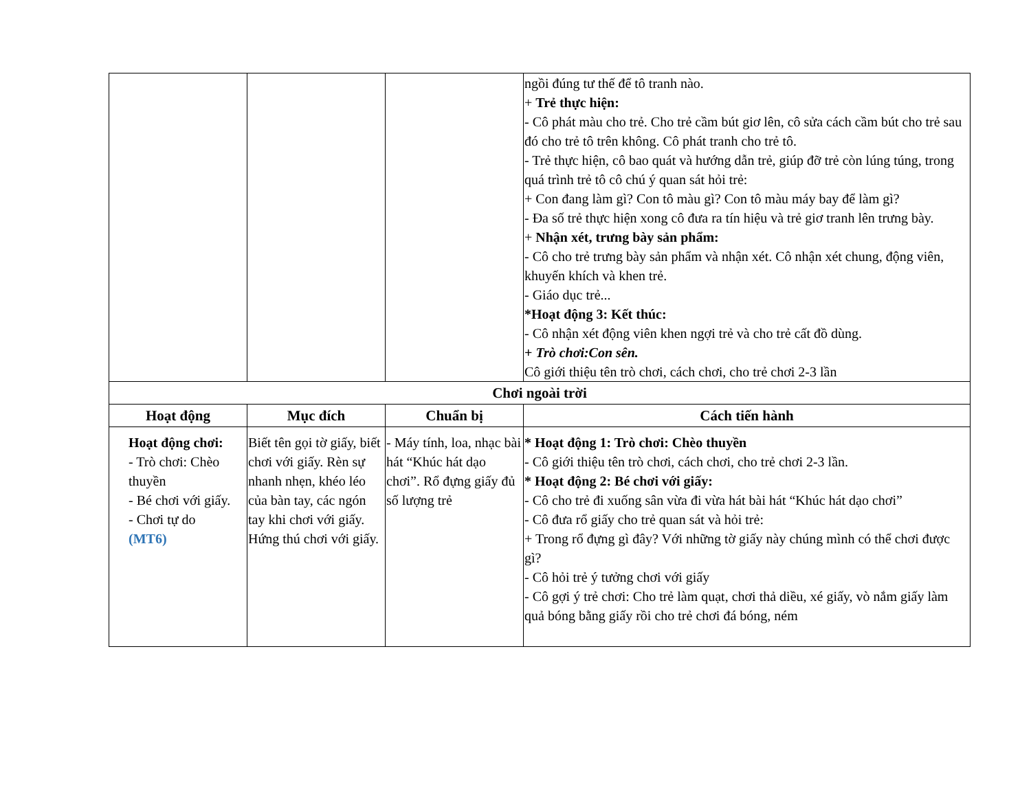| | | | ngồi đúng tư thế để tô tranh nào. + Trẻ thực hiện: - Cô phát màu cho trẻ. Cho trẻ cầm bút giơ lên, cô sửa cách cầm bút cho trẻ sau đó cho trẻ tô trên không. Cô phát tranh cho trẻ tô. - Trẻ thực hiện, cô bao quát và hướng dẫn trẻ, giúp đỡ trẻ còn lúng túng, trong quá trình trẻ tô cô chú ý quan sát hỏi trẻ: + Con đang làm gì? Con tô màu gì? Con tô màu máy bay để làm gì? - Đa số trẻ thực hiện xong cô đưa ra tín hiệu và trẻ giơ tranh lên trưng bày. + Nhận xét, trưng bày sản phẩm: - Cô cho trẻ trưng bày sản phẩm và nhận xét. Cô nhận xét chung, động viên, khuyến khích và khen trẻ. - Giáo dục trẻ... *Hoạt động 3: Kết thúc: - Cô nhận xét động viên khen ngợi trẻ và cho trẻ cất đồ dùng. + Trò chơi:Con sên. Cô giới thiệu tên trò chơi, cách chơi, cho trẻ chơi 2-3 lần |
| Chơi ngoài trời | | | |
| Hoạt động | Mục đích | Chuẩn bị | Cách tiến hành |
| Hoạt động chơi: - Trò chơi: Chèo thuyền - Bé chơi với giấy. - Chơi tự do (MT6) | Biết tên gọi tờ giấy, biết chơi với giấy. Rèn sự nhanh nhẹn, khéo léo của bàn tay, các ngón tay khi chơi với giấy. Hứng thú chơi với giấy. | - Máy tính, loa, nhạc bài hát “Khúc hát dạo chơi”. Rổ đựng giấy đủ số lượng trẻ | * Hoạt động 1: Trò chơi: Chèo thuyền - Cô giới thiệu tên trò chơi, cách chơi, cho trẻ chơi 2-3 lần. * Hoạt động 2: Bé chơi với giấy: - Cô cho trẻ đi xuống sân vừa đi vừa hát bài hát “Khúc hát dạo chơi” - Cô đưa rổ giấy cho trẻ quan sát và hỏi trẻ: + Trong rổ đựng gì đây? Với những tờ giấy này chúng mình có thể chơi được gì? - Cô hỏi trẻ ý tưởng chơi với giấy - Cô gợi ý trẻ chơi: Cho trẻ làm quạt, chơi thả diều, xé giấy, vò nắm giấy làm quả bóng bằng giấy rồi cho trẻ chơi đá bóng, ném |